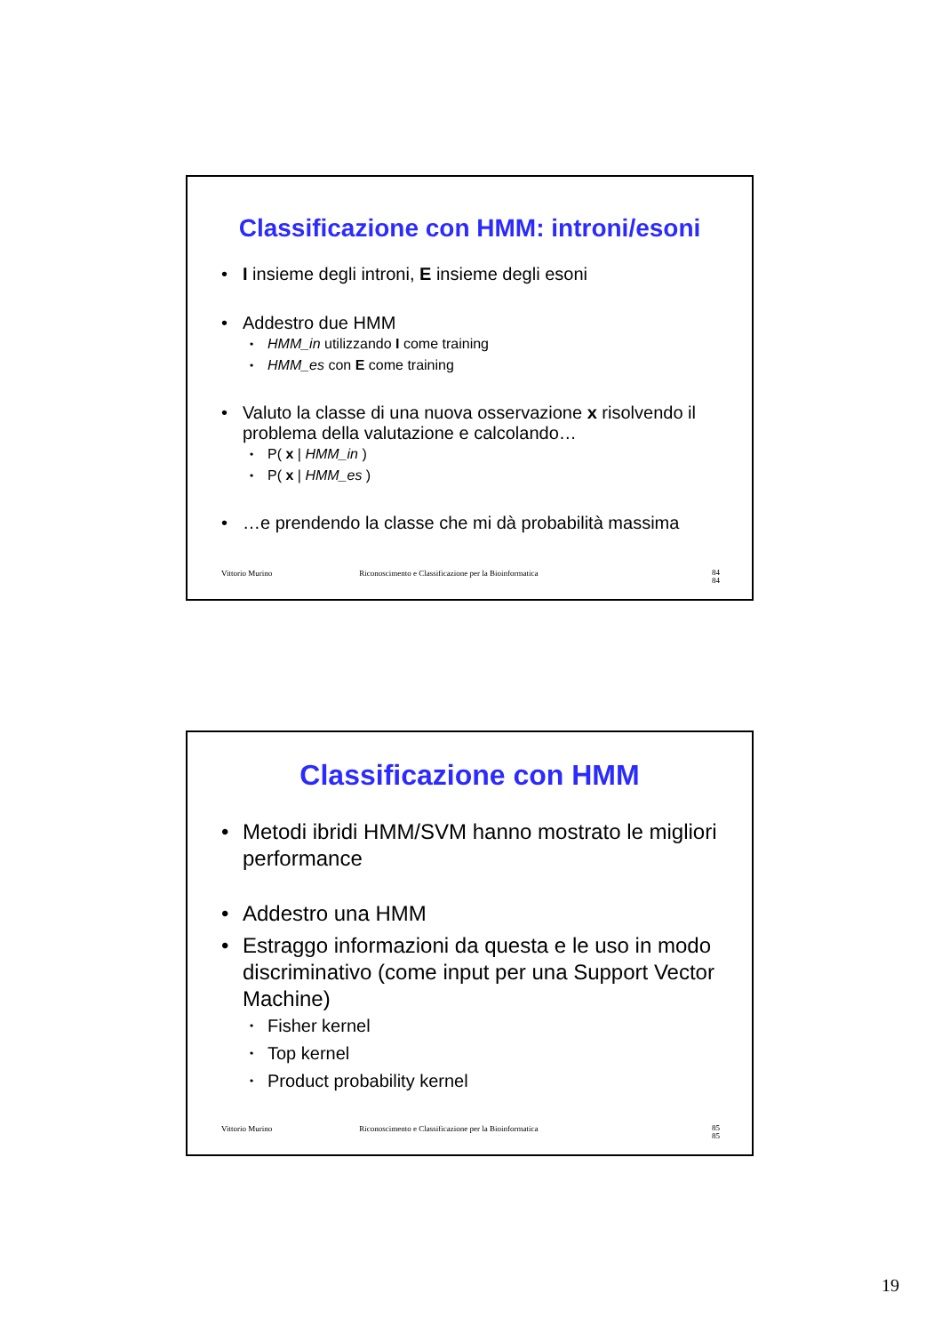Classificazione con HMM: introni/esoni
I insieme degli introni, E insieme degli esoni
Addestro due HMM
HMM_in utilizzando I come training
HMM_es con E come training
Valuto la classe di una nuova osservazione x risolvendo il problema della valutazione e calcolando…
P( x | HMM_in )
P( x | HMM_es )
…e prendendo la classe che mi dà probabilità massima
Vittorio Murino Riconoscimento e Classificazione per la Bioinformatica 84
84
Classificazione con HMM
Metodi ibridi HMM/SVM hanno mostrato le migliori performance
Addestro una HMM
Estraggo informazioni da questa e le uso in modo discriminativo (come input per una Support Vector Machine)
Fisher kernel
Top kernel
Product probability kernel
Vittorio Murino Riconoscimento e Classificazione per la Bioinformatica 85
85
19